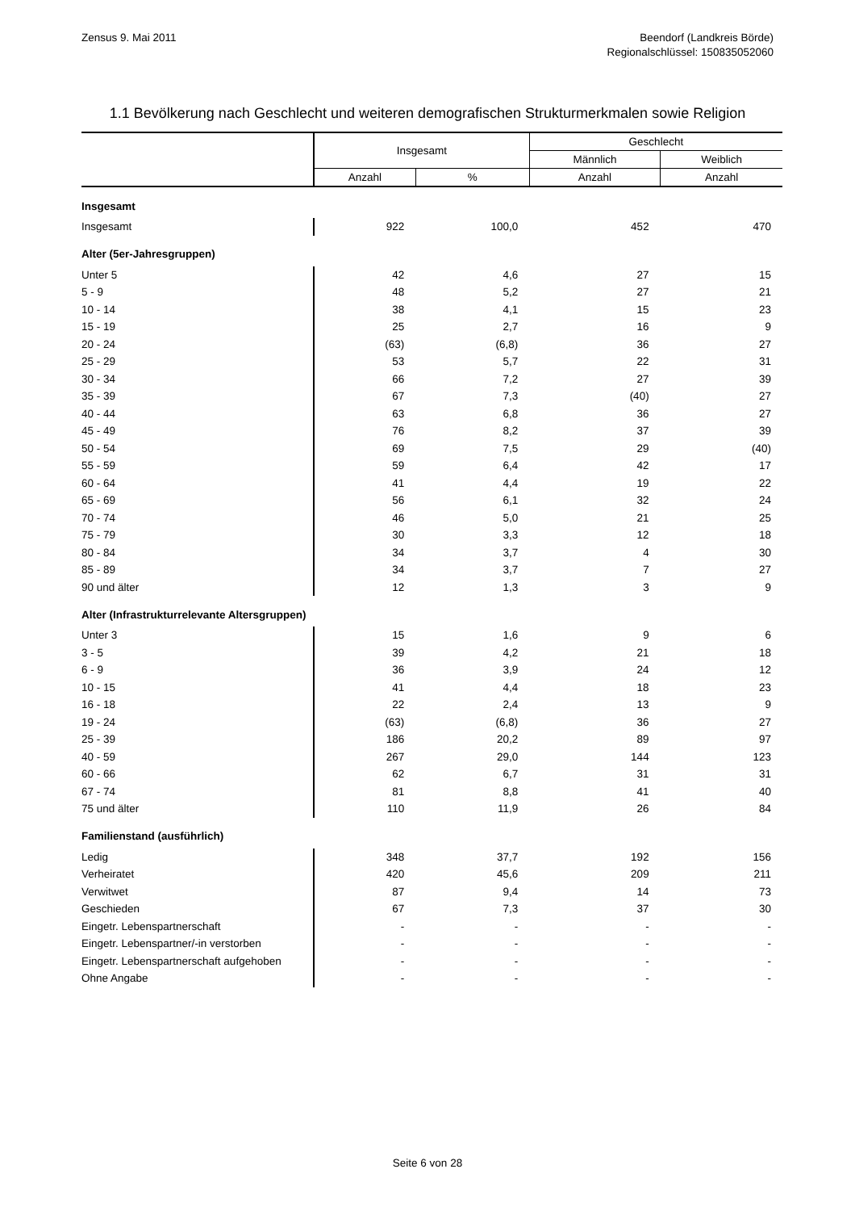Zensus 9. Mai 2011 Beendorf (Landkreis Börde)
Regionalschlüssel: 150835052060
1.1 Bevölkerung nach Geschlecht und weiteren demografischen Strukturmerkmalen sowie Religion
| | Insgesamt | | Geschlecht | |
| --- | --- | --- | --- | --- |
| | | | Männlich | Weiblich |
| | Anzahl | % | Anzahl | Anzahl |
| Insgesamt | | | | |
| Insgesamt | 922 | 100,0 | 452 | 470 |
| Alter (5er-Jahresgruppen) | | | | |
| Unter 5 | 42 | 4,6 | 27 | 15 |
| 5 - 9 | 48 | 5,2 | 27 | 21 |
| 10 - 14 | 38 | 4,1 | 15 | 23 |
| 15 - 19 | 25 | 2,7 | 16 | 9 |
| 20 - 24 | (63) | (6,8) | 36 | 27 |
| 25 - 29 | 53 | 5,7 | 22 | 31 |
| 30 - 34 | 66 | 7,2 | 27 | 39 |
| 35 - 39 | 67 | 7,3 | (40) | 27 |
| 40 - 44 | 63 | 6,8 | 36 | 27 |
| 45 - 49 | 76 | 8,2 | 37 | 39 |
| 50 - 54 | 69 | 7,5 | 29 | (40) |
| 55 - 59 | 59 | 6,4 | 42 | 17 |
| 60 - 64 | 41 | 4,4 | 19 | 22 |
| 65 - 69 | 56 | 6,1 | 32 | 24 |
| 70 - 74 | 46 | 5,0 | 21 | 25 |
| 75 - 79 | 30 | 3,3 | 12 | 18 |
| 80 - 84 | 34 | 3,7 | 4 | 30 |
| 85 - 89 | 34 | 3,7 | 7 | 27 |
| 90 und älter | 12 | 1,3 | 3 | 9 |
| Alter (Infrastrukturrelevante Altersgruppen) | | | | |
| Unter 3 | 15 | 1,6 | 9 | 6 |
| 3 - 5 | 39 | 4,2 | 21 | 18 |
| 6 - 9 | 36 | 3,9 | 24 | 12 |
| 10 - 15 | 41 | 4,4 | 18 | 23 |
| 16 - 18 | 22 | 2,4 | 13 | 9 |
| 19 - 24 | (63) | (6,8) | 36 | 27 |
| 25 - 39 | 186 | 20,2 | 89 | 97 |
| 40 - 59 | 267 | 29,0 | 144 | 123 |
| 60 - 66 | 62 | 6,7 | 31 | 31 |
| 67 - 74 | 81 | 8,8 | 41 | 40 |
| 75 und älter | 110 | 11,9 | 26 | 84 |
| Familienstand (ausführlich) | | | | |
| Ledig | 348 | 37,7 | 192 | 156 |
| Verheiratet | 420 | 45,6 | 209 | 211 |
| Verwitwet | 87 | 9,4 | 14 | 73 |
| Geschieden | 67 | 7,3 | 37 | 30 |
| Eingetr. Lebenspartnerschaft | - | - | - | - |
| Eingetr. Lebenspartner/-in verstorben | - | - | - | - |
| Eingetr. Lebenspartnerschaft aufgehoben | - | - | - | - |
| Ohne Angabe | - | - | - | - |
Seite 6 von 28